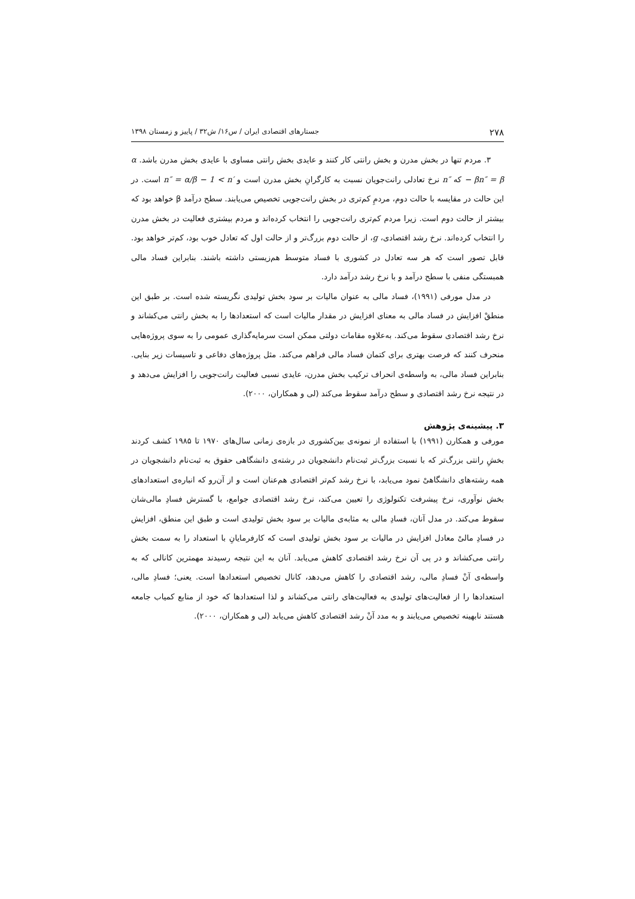۲۷۸ جستارهای اقتصادی ایران / س۱۶/ ش۳۲ / پاییز و زمستان ۱۳۹۸
۳. مردم تنها در بخش مدرن و بخش رانتی کار کنند و عایدی بخش رانتی مساوی با عایدی بخش مدرن باشد. α − βn″ = β که n″ نرخ تعادلی رانت‌جویان نسبت به کارگرانِ بخش مدرن است و n″ = α/β − 1 < n′ است. در این حالت در مقایسه با حالت دوم، مردمِ کم‌تری در بخش رانت‌جویی تخصیص می‌یابند. سطح درآمد β خواهد بود که بیشتر از حالت دوم است. زیرا مردم کم‌تری رانت‌جویی را انتخاب کرده‌اند و مردم بیشتری فعالیت در بخش مدرن را انتخاب کرده‌اند. نرخ رشد اقتصادی، g، از حالت دوم بزرگ‌تر و از حالت اول که تعادل خوب بود، کم‌تر خواهد بود. قابل تصور است که هر سه تعادل در کشوری با فساد متوسط هم‌زیستی داشته باشند. بنابراین فساد مالی همبستگی منفی با سطح درآمد و با نرخ رشد درآمد دارد.
در مدل مورفی (۱۹۹۱)، فساد مالی به عنوان مالیات بر سود بخش تولیدی نگریسته شده است. بر طبق این منطقْ افزایش در فساد مالی به معنای افزایش در مقدار مالیات است که استعدادها را به بخش رانتی می‌کشاند و نرخ رشد اقتصادی سقوط می‌کند. به‌علاوه مقامات دولتی ممکن است سرمایه‌گذاری عمومی را به سوی پروژه‌هایی منحرف کنند که فرصت بهتری برای کتمان فساد مالی فراهم می‌کند. مثل پروژه‌های دفاعی و تاسیسات زیر بنایی. بنابراین فساد مالی، به واسطه‌ی انحراف ترکیب بخش مدرن، عایدی نسبی فعالیت رانت‌جویی را افزایش می‌دهد و در نتیجه نرخ رشد اقتصادی و سطح درآمد سقوط می‌کند (لی و همکاران، ۲۰۰۰).
۳. پیشینه‌ی پژوهش
مورفی و همکارن (۱۹۹۱) با استفاده از نمونه‌ی بین‌کشوری در بازه‌ی زمانی سال‌های ۱۹۷۰ تا ۱۹۸۵ کشف کردند بخشِ رانتی بزرگ‌تر که با نسبت بزرگ‌تر ثبت‌نام دانشجویان در رشته‌ی دانشگاهی حقوق به ثبت‌نام دانشجویان در همه رشته‌های دانشگاهیْ نمود می‌یابد، با نرخ رشد کم‌تر اقتصادی هم‌عنان است و از آن‌رو که انباره‌ی استعدادهای بخش نوآوری، نرخ پیشرفت تکنولوژی را تعیین می‌کند، نرخ رشد اقتصادی جوامع، با گسترش فسادِ مالی‌شان سقوط می‌کند. در مدل آنان، فسادِ مالی به مثابه‌ی مالیات بر سود بخش تولیدی است و طبق این منطق، افزایش در فسادِ مالیْ معادل افزایش در مالیات بر سود بخش تولیدی است که کارفرمایانِ با استعداد را به سمت بخش رانتی می‌کشاند و در پی آن نرخ رشد اقتصادی کاهش می‌یابد. آنان به این نتیجه رسیدند مهمترین کانالی که به واسطه‌ی آنْ فسادِ مالی، رشد اقتصادی را کاهش می‌دهد، کانال تخصیص استعدادها است. یعنی؛ فسادِ مالی، استعدادها را از فعالیت‌های تولیدی به فعالیت‌های رانتی می‌کشاند و لذا استعدادها که خود از منابع کمیاب جامعه هستند نابهینه تخصیص می‌یابند و به مدد آنْ رشد اقتصادی کاهش می‌یابد (لی و همکاران، ۲۰۰۰).